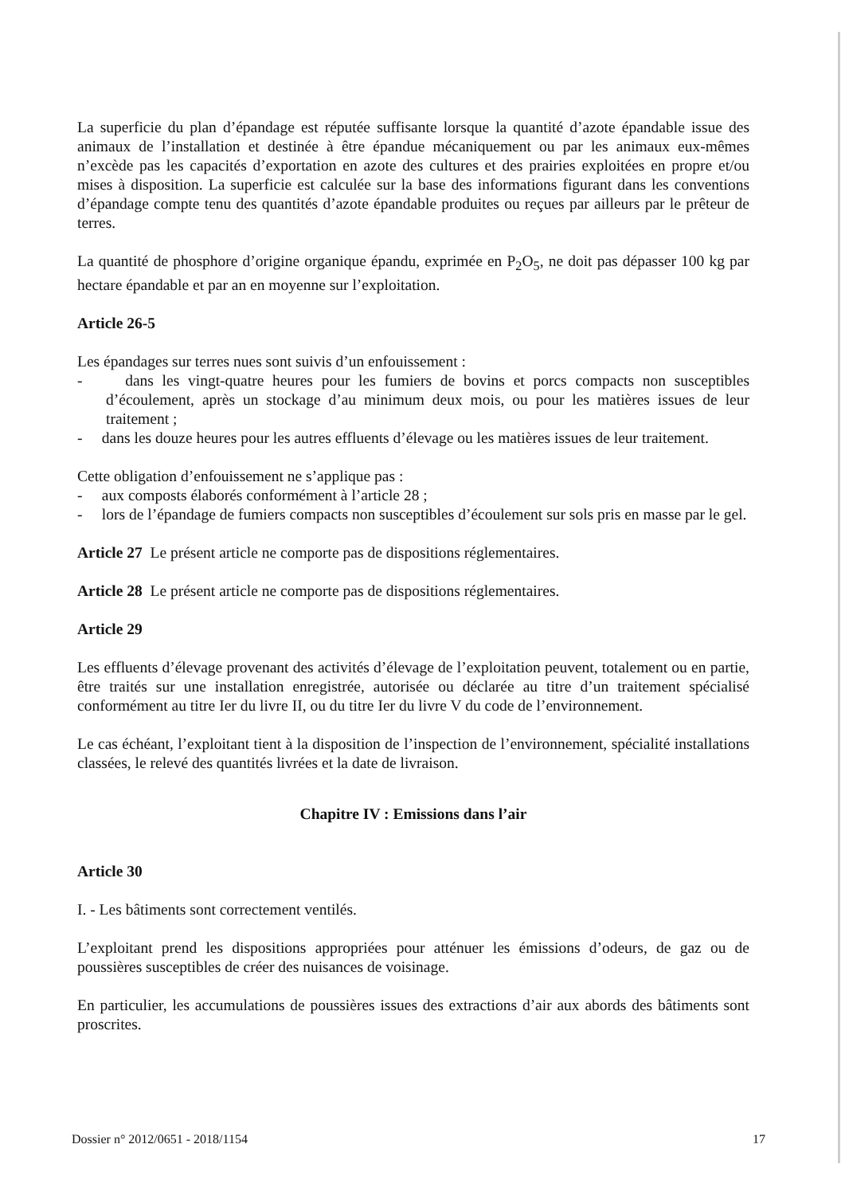La superficie du plan d’épandage est réputée suffisante lorsque la quantité d’azote épandable issue des animaux de l’installation et destinée à être épandue mécaniquement ou par les animaux eux-mêmes n’excède pas les capacités d’exportation en azote des cultures et des prairies exploitées en propre et/ou mises à disposition. La superficie est calculée sur la base des informations figurant dans les conventions d’épandage compte tenu des quantités d’azote épandable produites ou reçues par ailleurs par le prêteur de terres.
La quantité de phosphore d’origine organique épandu, exprimée en P<sub>2</sub>O<sub>5</sub>, ne doit pas dépasser 100 kg par hectare épandable et par an en moyenne sur l’exploitation.
Article 26-5
Les épandages sur terres nues sont suivis d’un enfouissement :
- dans les vingt-quatre heures pour les fumiers de bovins et porcs compacts non susceptibles d’écoulement, après un stockage d’au minimum deux mois, ou pour les matières issues de leur traitement ;
- dans les douze heures pour les autres effluents d’élevage ou les matières issues de leur traitement.
Cette obligation d’enfouissement ne s’applique pas :
- aux composts élaborés conformément à l’article 28 ;
- lors de l’épandage de fumiers compacts non susceptibles d’écoulement sur sols pris en masse par le gel.
Article 27 Le présent article ne comporte pas de dispositions réglementaires.
Article 28 Le présent article ne comporte pas de dispositions réglementaires.
Article 29
Les effluents d’élevage provenant des activités d’élevage de l’exploitation peuvent, totalement ou en partie, être traités sur une installation enregistrée, autorisée ou déclarée au titre d’un traitement spécialisé conformément au titre Ier du livre II, ou du titre Ier du livre V du code de l’environnement.
Le cas échéant, l’exploitant tient à la disposition de l’inspection de l’environnement, spécialité installations classées, le relevé des quantités livrées et la date de livraison.
Chapitre IV : Emissions dans l’air
Article 30
I. - Les bâtiments sont correctement ventilés.
L’exploitant prend les dispositions appropriées pour atténuer les émissions d’odeurs, de gaz ou de poussières susceptibles de créer des nuisances de voisinage.
En particulier, les accumulations de poussières issues des extractions d’air aux abords des bâtiments sont proscrites.
Dossier n° 2012/0651 - 2018/1154 17